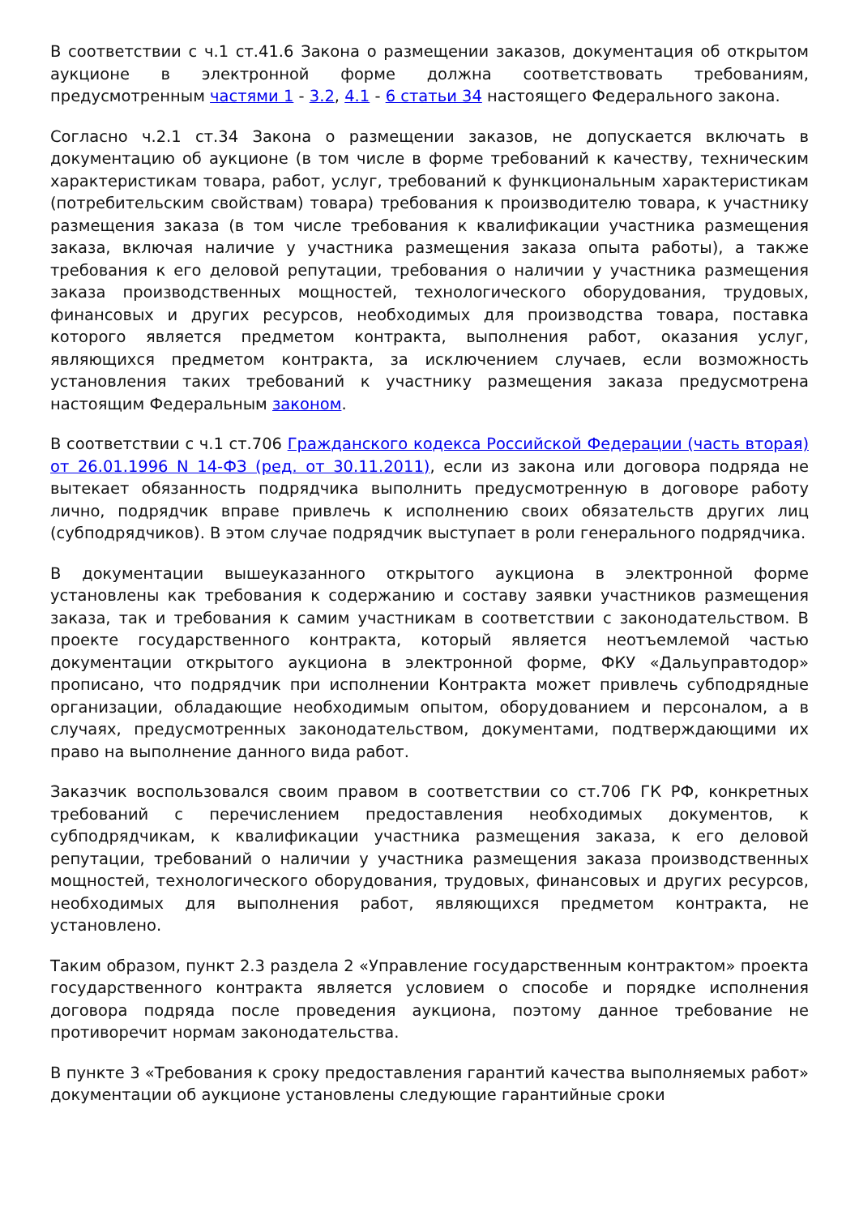В соответствии с ч.1 ст.41.6 Закона о размещении заказов, документация об открытом аукционе в электронной форме должна соответствовать требованиям, предусмотренным частями 1 - 3.2, 4.1 - 6 статьи 34 настоящего Федерального закона.
Согласно ч.2.1 ст.34 Закона о размещении заказов, не допускается включать в документацию об аукционе (в том числе в форме требований к качеству, техническим характеристикам товара, работ, услуг, требований к функциональным характеристикам (потребительским свойствам) товара) требования к производителю товара, к участнику размещения заказа (в том числе требования к квалификации участника размещения заказа, включая наличие у участника размещения заказа опыта работы), а также требования к его деловой репутации, требования о наличии у участника размещения заказа производственных мощностей, технологического оборудования, трудовых, финансовых и других ресурсов, необходимых для производства товара, поставка которого является предметом контракта, выполнения работ, оказания услуг, являющихся предметом контракта, за исключением случаев, если возможность установления таких требований к участнику размещения заказа предусмотрена настоящим Федеральным законом.
В соответствии с ч.1 ст.706 Гражданского кодекса Российской Федерации (часть вторая) от 26.01.1996 N 14-ФЗ (ред. от 30.11.2011), если из закона или договора подряда не вытекает обязанность подрядчика выполнить предусмотренную в договоре работу лично, подрядчик вправе привлечь к исполнению своих обязательств других лиц (субподрядчиков). В этом случае подрядчик выступает в роли генерального подрядчика.
В документации вышеуказанного открытого аукциона в электронной форме установлены как требования к содержанию и составу заявки участников размещения заказа, так и требования к самим участникам в соответствии с законодательством. В проекте государственного контракта, который является неотъемлемой частью документации открытого аукциона в электронной форме, ФКУ «Дальуправтодор» прописано, что подрядчик при исполнении Контракта может привлечь субподрядные организации, обладающие необходимым опытом, оборудованием и персоналом, а в случаях, предусмотренных законодательством, документами, подтверждающими их право на выполнение данного вида работ.
Заказчик воспользовался своим правом в соответствии со ст.706 ГК РФ, конкретных требований с перечислением предоставления необходимых документов, к субподрядчикам, к квалификации участника размещения заказа, к его деловой репутации, требований о наличии у участника размещения заказа производственных мощностей, технологического оборудования, трудовых, финансовых и других ресурсов, необходимых для выполнения работ, являющихся предметом контракта, не установлено.
Таким образом, пункт 2.3 раздела 2 «Управление государственным контрактом» проекта государственного контракта является условием о способе и порядке исполнения договора подряда после проведения аукциона, поэтому данное требование не противоречит нормам законодательства.
В пункте 3 «Требования к сроку предоставления гарантий качества выполняемых работ» документации об аукционе установлены следующие гарантийные сроки